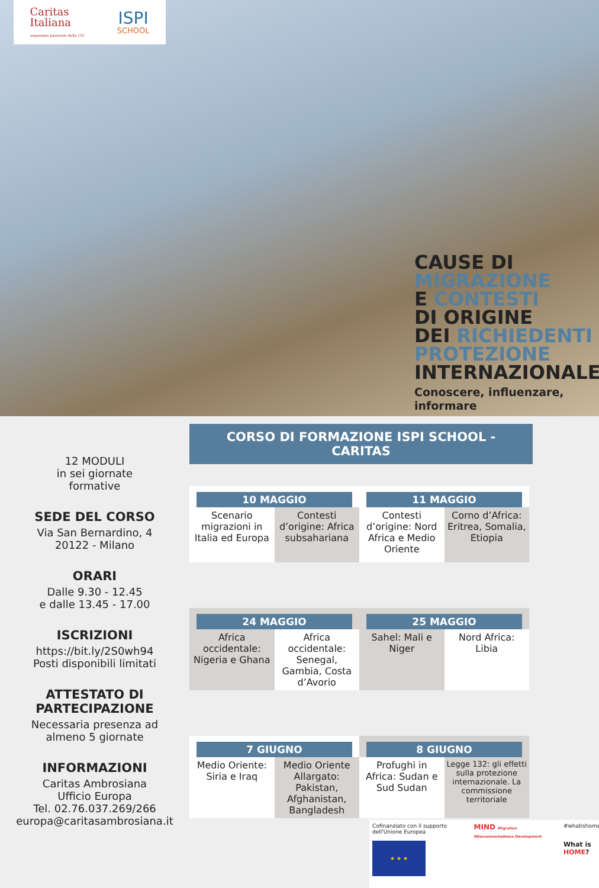Caritas
Italiana
organismo pastorale della CEI
ISPI
SCHOOL
CAUSE DI
MIGRAZIONE
E CONTESTI
DI ORIGINE
DEI RICHIEDENTI
PROTEZIONE
INTERNAZIONALE
Conoscere, influenzare,
informare
12 MODULI
in sei giornate
formative
SEDE DEL CORSO
Via San Bernardino, 4
20122 - Milano
ORARI
Dalle 9.30 - 12.45
e dalle 13.45 - 17.00
ISCRIZIONI
https://bit.ly/2S0wh94
Posti disponibili limitati
ATTESTATO DI
PARTECIPAZIONE
Necessaria presenza ad
almeno 5 giornate
INFORMAZIONI
Caritas Ambrosiana
Ufficio Europa
Tel. 02.76.037.269/266
europa@caritasambrosiana.it
CORSO DI FORMAZIONE ISPI SCHOOL - CARITAS
| 10 MAGGIO | | 11 MAGGIO | |
| --- | --- | --- | --- |
| Scenario migrazioni in Italia ed Europa | Contesti d’origine: Africa subsahariana | Contesti d’origine: Nord Africa e Medio Oriente | Corno d’Africa: Eritrea, Somalia, Etiopia |
| 24 MAGGIO | | 25 MAGGIO | |
| --- | --- | --- | --- |
| Africa occidentale: Nigeria e Ghana | Africa occidentale: Senegal, Gambia, Costa d’Avorio | Sahel: Mali e Niger | Nord Africa: Libia |
| 7 GIUGNO | | 8 GIUGNO | |
| --- | --- | --- | --- |
| Medio Oriente: Siria e Iraq | Medio Oriente Allargato: Pakistan, Afghanistan, Bangladesh | Profughi in Africa: Sudan e Sud Sudan | Legge 132: gli effetti sulla protezione internazionale. La commissione territoriale |
Cofinanziato con il supporto dell'Unione Europea
★ ★ ★
MIND Migration INterconnectedness Development
#whatishome
What is HOME?